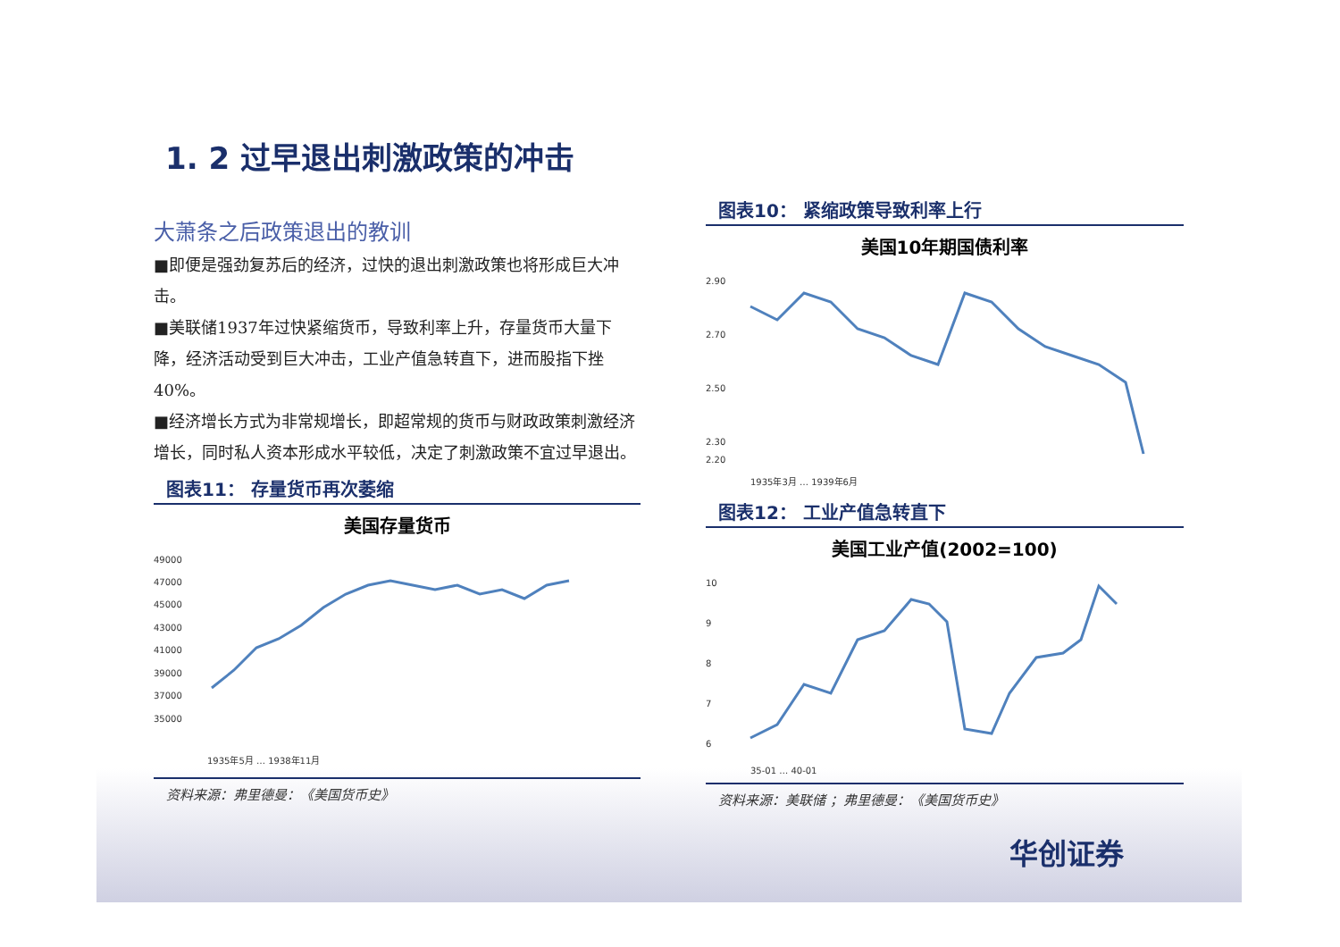1. 2 过早退出刺激政策的冲击
大萧条之后政策退出的教训
■即便是强劲复苏后的经济，过快的退出刺激政策也将形成巨大冲击。
■美联储1937年过快紧缩货币，导致利率上升，存量货币大量下降，经济活动受到巨大冲击，工业产值急转直下，进而股指下挫40%。
■经济增长方式为非常规增长，即超常规的货币与财政政策刺激经济增长，同时私人资本形成水平较低，决定了刺激政策不宜过早退出。
图表11： 存量货币再次萎缩
美国存量货币
49000
47000
45000
43000
41000
39000
37000
35000
1935年5月 … 1938年11月
资料来源：弗里德曼：《美国货币史》
图表10： 紧缩政策导致利率上行
美国10年期国债利率
2.90
2.70
2.50
2.30
2.20
1935年3月 … 1939年6月
图表12： 工业产值急转直下
美国工业产值(2002=100)
10
9
8
7
6
35-01 … 40-01
资料来源：美联储 ；弗里德曼：《美国货币史》
华创证券